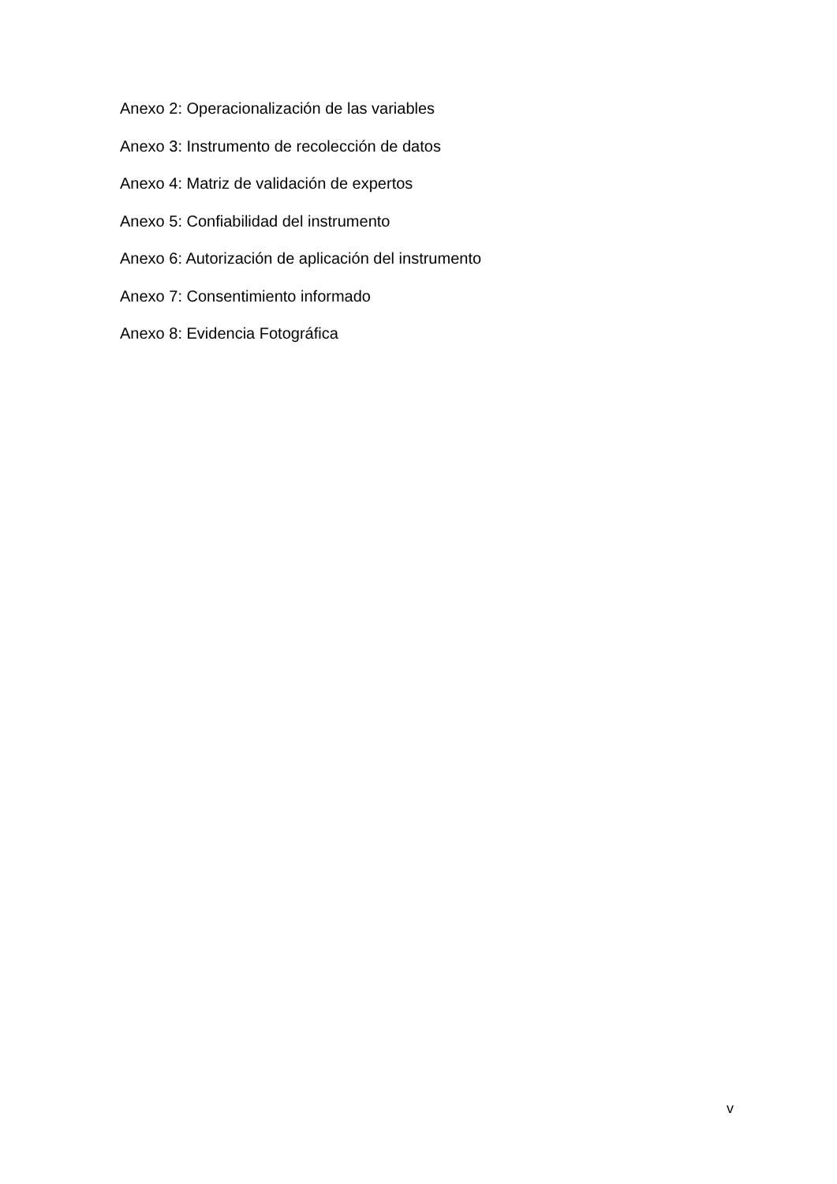Anexo 2: Operacionalización de las variables
Anexo 3: Instrumento de recolección de datos
Anexo 4: Matriz de validación de expertos
Anexo 5: Confiabilidad del instrumento
Anexo 6: Autorización de aplicación del instrumento
Anexo 7: Consentimiento informado
Anexo 8: Evidencia Fotográfica
v